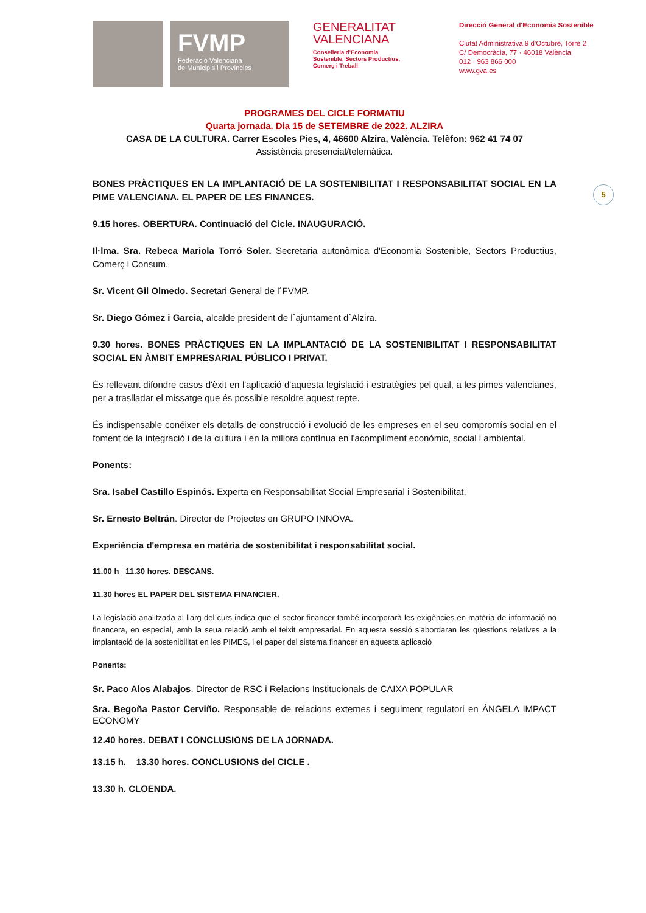FVMP
Federació Valenciana
de Municipis i Províncies
GENERALITAT
VALENCIANA
Conselleria d'Economia
Sostenible, Sectors Productius,
Comerç i Treball
Direcció General d'Economia Sostenible
Ciutat Administrativa 9 d'Octubre, Torre 2
C/ Democràcia, 77 · 46018 València
012 · 963 866 000
www.gva.es
PROGRAMES DEL CICLE FORMATIU
Quarta jornada. Dia 15 de SETEMBRE de 2022. ALZIRA
CASA DE LA CULTURA. Carrer Escoles Pies, 4, 46600 Alzira, València. Telèfon: 962 41 74 07
Assistència presencial/telemàtica.
BONES PRÀCTIQUES EN LA IMPLANTACIÓ DE LA SOSTENIBILITAT I RESPONSABILITAT SOCIAL EN LA PIME VALENCIANA. EL PAPER DE LES FINANCES.
5
9.15 hores. OBERTURA. Continuació del Cicle. INAUGURACIÓ.
Il·lma. Sra. Rebeca Mariola Torró Soler. Secretaria autonòmica d'Economia Sostenible, Sectors Productius, Comerç i Consum.
Sr. Vicent Gil Olmedo. Secretari General de l´FVMP.
Sr. Diego Gómez i Garcia, alcalde president de l´ajuntament d´Alzira.
9.30 hores. BONES PRÀCTIQUES EN LA IMPLANTACIÓ DE LA SOSTENIBILITAT I RESPONSABILITAT SOCIAL EN ÀMBIT EMPRESARIAL PÚBLICO I PRIVAT.
És rellevant difondre casos d'èxit en l'aplicació d'aquesta legislació i estratègies pel qual, a les pimes valencianes, per a traslladar el missatge que és possible resoldre aquest repte.
És indispensable conéixer els detalls de construcció i evolució de les empreses en el seu compromís social en el foment de la integració i de la cultura i en la millora contínua en l'acompliment econòmic, social i ambiental.
Ponents:
Sra. Isabel Castillo Espinós. Experta en Responsabilitat Social Empresarial i Sostenibilitat.
Sr. Ernesto Beltrán. Director de Projectes en GRUPO INNOVA.
Experiència d'empresa en matèria de sostenibilitat i responsabilitat social.
11.00 h _11.30 hores. DESCANS.
11.30 hores EL PAPER DEL SISTEMA FINANCIER.
La legislació analitzada al llarg del curs indica que el sector financer també incorporarà les exigències en matèria de informació no financera, en especial, amb la seua relació amb el teixit empresarial. En aquesta sessió s'abordaran les qüestions relatives a la implantació de la sostenibilitat en les PIMES, i el paper del sistema financer en aquesta aplicació
Ponents:
Sr. Paco Alos Alabajos. Director de RSC i Relacions Institucionals de CAIXA POPULAR
Sra. Begoña Pastor Cerviño. Responsable de relacions externes i seguiment regulatori en ÁNGELA IMPACT ECONOMY
12.40 hores. DEBAT I CONCLUSIONS DE LA JORNADA.
13.15 h. _ 13.30 hores. CONCLUSIONS del CICLE .
13.30 h. CLOENDA.